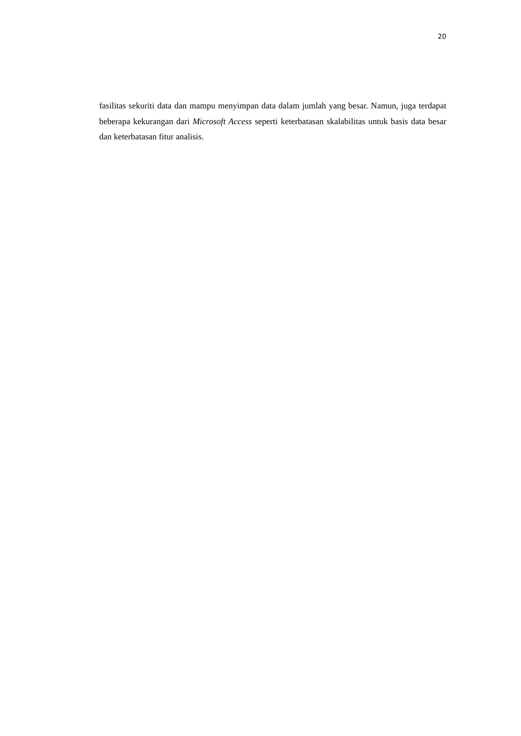20
fasilitas sekuriti data dan mampu menyimpan data dalam jumlah yang besar. Namun, juga terdapat beberapa kekurangan dari Microsoft Access seperti keterbatasan skalabilitas untuk basis data besar dan keterbatasan fitur analisis.